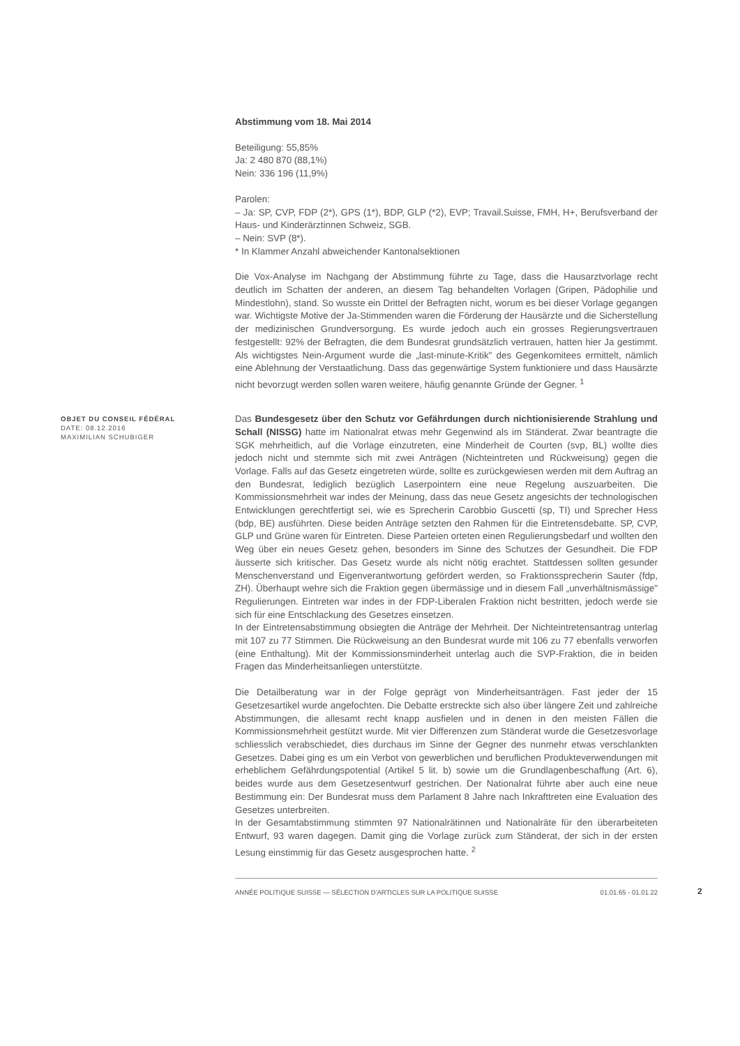Abstimmung vom 18. Mai 2014
Beteiligung: 55,85%
Ja: 2 480 870 (88,1%)
Nein: 336 196 (11,9%)
Parolen:
– Ja: SP, CVP, FDP (2*), GPS (1*), BDP, GLP (*2), EVP; Travail.Suisse, FMH, H+, Berufsverband der Haus- und Kinderärztinnen Schweiz, SGB.
– Nein: SVP (8*).
* In Klammer Anzahl abweichender Kantonalsektionen
Die Vox-Analyse im Nachgang der Abstimmung führte zu Tage, dass die Hausarztvorlage recht deutlich im Schatten der anderen, an diesem Tag behandelten Vorlagen (Gripen, Pädophilie und Mindestlohn), stand. So wusste ein Drittel der Befragten nicht, worum es bei dieser Vorlage gegangen war. Wichtigste Motive der Ja-Stimmenden waren die Förderung der Hausärzte und die Sicherstellung der medizinischen Grundversorgung. Es wurde jedoch auch ein grosses Regierungsvertrauen festgestellt: 92% der Befragten, die dem Bundesrat grundsätzlich vertrauen, hatten hier Ja gestimmt. Als wichtigstes Nein-Argument wurde die „last-minute-Kritik" des Gegenkomitees ermittelt, nämlich eine Ablehnung der Verstaatlichung. Dass das gegenwärtige System funktioniere und dass Hausärzte nicht bevorzugt werden sollen waren weitere, häufig genannte Gründe der Gegner. <sup>1</sup>
OBJET DU CONSEIL FÉDÉRAL
DATE: 08.12.2016
MAXIMILIAN SCHUBIGER
Das Bundesgesetz über den Schutz vor Gefährdungen durch nichtionisierende Strahlung und Schall (NISSG) hatte im Nationalrat etwas mehr Gegenwind als im Ständerat. Zwar beantragte die SGK mehrheitlich, auf die Vorlage einzutreten, eine Minderheit de Courten (svp, BL) wollte dies jedoch nicht und stemmte sich mit zwei Anträgen (Nichteintreten und Rückweisung) gegen die Vorlage. Falls auf das Gesetz eingetreten würde, sollte es zurückgewiesen werden mit dem Auftrag an den Bundesrat, lediglich bezüglich Laserpointern eine neue Regelung auszuarbeiten. Die Kommissionsmehrheit war indes der Meinung, dass das neue Gesetz angesichts der technologischen Entwicklungen gerechtfertigt sei, wie es Sprecherin Carobbio Guscetti (sp, TI) und Sprecher Hess (bdp, BE) ausführten. Diese beiden Anträge setzten den Rahmen für die Eintretensdebatte. SP, CVP, GLP und Grüne waren für Eintreten. Diese Parteien orteten einen Regulierungsbedarf und wollten den Weg über ein neues Gesetz gehen, besonders im Sinne des Schutzes der Gesundheit. Die FDP äusserte sich kritischer. Das Gesetz wurde als nicht nötig erachtet. Stattdessen sollten gesunder Menschenverstand und Eigenverantwortung gefördert werden, so Fraktionssprecherin Sauter (fdp, ZH). Überhaupt wehre sich die Fraktion gegen übermässige und in diesem Fall „unverhältnismässige" Regulierungen. Eintreten war indes in der FDP-Liberalen Fraktion nicht bestritten, jedoch werde sie sich für eine Entschlackung des Gesetzes einsetzen.
In der Eintretensabstimmung obsiegten die Anträge der Mehrheit. Der Nichteintretensantrag unterlag mit 107 zu 77 Stimmen. Die Rückweisung an den Bundesrat wurde mit 106 zu 77 ebenfalls verworfen (eine Enthaltung). Mit der Kommissionsminderheit unterlag auch die SVP-Fraktion, die in beiden Fragen das Minderheitsanliegen unterstützte.
Die Detailberatung war in der Folge geprägt von Minderheitsanträgen. Fast jeder der 15 Gesetzesartikel wurde angefochten. Die Debatte erstreckte sich also über längere Zeit und zahlreiche Abstimmungen, die allesamt recht knapp ausfielen und in denen in den meisten Fällen die Kommissionsmehrheit gestützt wurde. Mit vier Differenzen zum Ständerat wurde die Gesetzesvorlage schliesslich verabschiedet, dies durchaus im Sinne der Gegner des nunmehr etwas verschlankten Gesetzes. Dabei ging es um ein Verbot von gewerblichen und beruflichen Produkteverwendungen mit erheblichem Gefährdungspotential (Artikel 5 lit. b) sowie um die Grundlagenbeschaffung (Art. 6), beides wurde aus dem Gesetzesentwurf gestrichen. Der Nationalrat führte aber auch eine neue Bestimmung ein: Der Bundesrat muss dem Parlament 8 Jahre nach Inkrafttreten eine Evaluation des Gesetzes unterbreiten.
In der Gesamtabstimmung stimmten 97 Nationalrätinnen und Nationalräte für den überarbeiteten Entwurf, 93 waren dagegen. Damit ging die Vorlage zurück zum Ständerat, der sich in der ersten Lesung einstimmig für das Gesetz ausgesprochen hatte. <sup>2</sup>
ANNÉE POLITIQUE SUISSE — SÉLECTION D'ARTICLES SUR LA POLITIQUE SUISSE 01.01.65 - 01.01.22
2